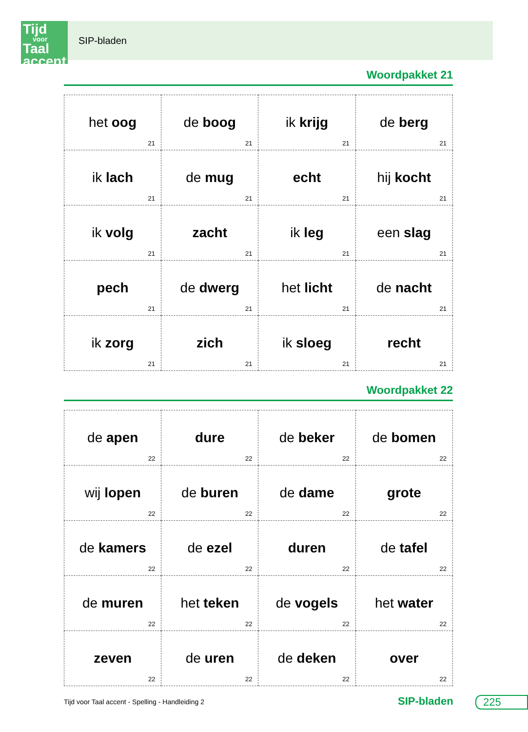Tijd
voor
Taal accent
SIP-bladen
Woordpakket 21
| het oog 21 | de boog 21 | ik krijg 21 | de berg 21 |
| ik lach 21 | de mug 21 | echt 21 | hij kocht 21 |
| ik volg 21 | zacht 21 | ik leg 21 | een slag 21 |
| pech 21 | de dwerg 21 | het licht 21 | de nacht 21 |
| ik zorg 21 | zich 21 | ik sloeg 21 | recht 21 |
Woordpakket 22
| de apen 22 | dure 22 | de beker 22 | de bomen 22 |
| wij lopen 22 | de buren 22 | de dame 22 | grote 22 |
| de kamers 22 | de ezel 22 | duren 22 | de tafel 22 |
| de muren 22 | het teken 22 | de vogels 22 | het water 22 |
| zeven 22 | de uren 22 | de deken 22 | over 22 |
Tijd voor Taal accent - Spelling - Handleiding 2
SIP-bladen 225